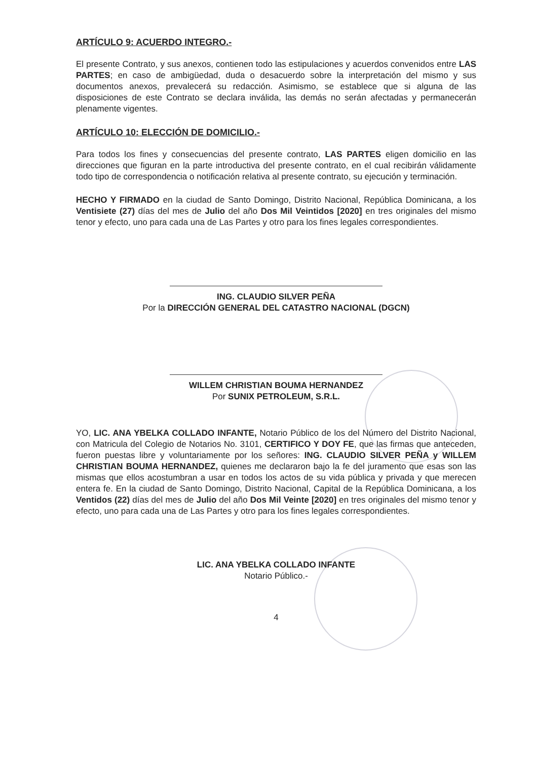ARTÍCULO 9: ACUERDO INTEGRO.-
El presente Contrato, y sus anexos, contienen todo las estipulaciones y acuerdos convenidos entre LAS PARTES; en caso de ambigüedad, duda o desacuerdo sobre la interpretación del mismo y sus documentos anexos, prevalecerá su redacción. Asimismo, se establece que si alguna de las disposiciones de este Contrato se declara inválida, las demás no serán afectadas y permanecerán plenamente vigentes.
ARTÍCULO 10: ELECCIÓN DE DOMICILIO.-
Para todos los fines y consecuencias del presente contrato, LAS PARTES eligen domicilio en las direcciones que figuran en la parte introductiva del presente contrato, en el cual recibirán válidamente todo tipo de correspondencia o notificación relativa al presente contrato, su ejecución y terminación.
HECHO Y FIRMADO en la ciudad de Santo Domingo, Distrito Nacional, República Dominicana, a los Ventisiete (27) días del mes de Julio del año Dos Mil Veintidos [2020] en tres originales del mismo tenor y efecto, uno para cada una de Las Partes y otro para los fines legales correspondientes.
ING. CLAUDIO SILVER PEÑA
Por la DIRECCIÓN GENERAL DEL CATASTRO NACIONAL (DGCN)
WILLEM CHRISTIAN BOUMA HERNANDEZ
Por SUNIX PETROLEUM, S.R.L.
YO, LIC. ANA YBELKA COLLADO INFANTE, Notario Público de los del Número del Distrito Nacional, con Matricula del Colegio de Notarios No. 3101, CERTIFICO Y DOY FE, que las firmas que anteceden, fueron puestas libre y voluntariamente por los señores: ING. CLAUDIO SILVER PEÑA y WILLEM CHRISTIAN BOUMA HERNANDEZ, quienes me declararon bajo la fe del juramento que esas son las mismas que ellos acostumbran a usar en todos los actos de su vida pública y privada y que merecen entera fe. En la ciudad de Santo Domingo, Distrito Nacional, Capital de la República Dominicana, a los Ventidos (22) días del mes de Julio del año Dos Mil Veinte [2020] en tres originales del mismo tenor y efecto, uno para cada una de Las Partes y otro para los fines legales correspondientes.
LIC. ANA YBELKA COLLADO INFANTE
Notario Público.-
4